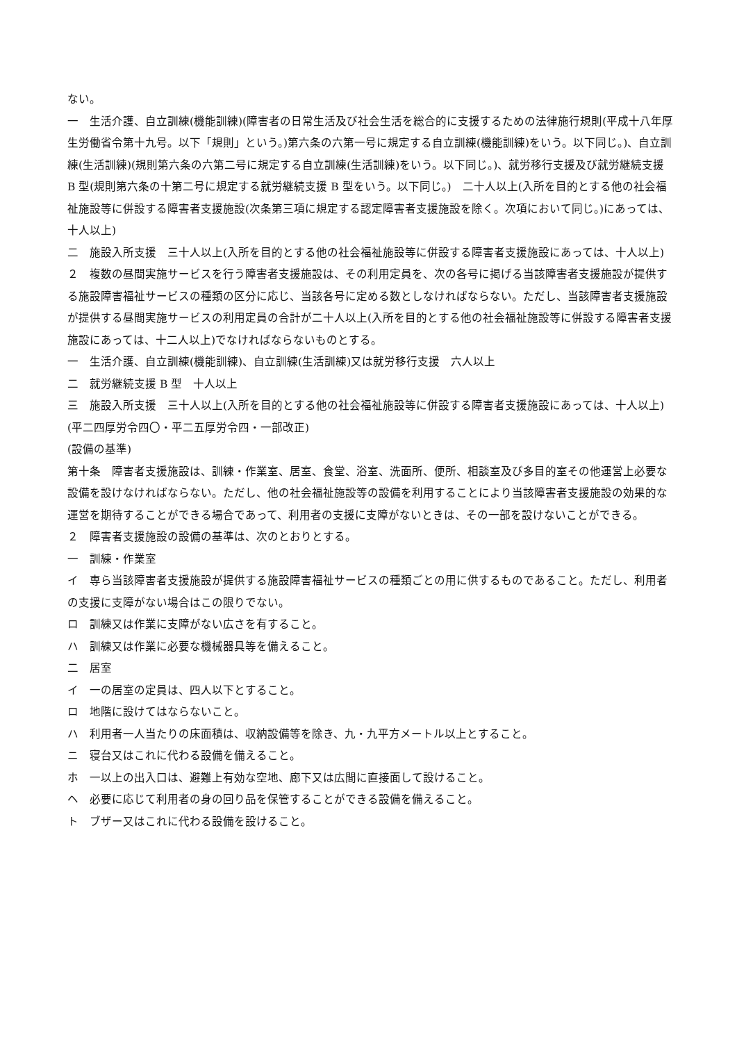ない。
一　生活介護、自立訓練(機能訓練)(障害者の日常生活及び社会生活を総合的に支援するための法律施行規則(平成十八年厚生労働省令第十九号。以下「規則」という。)第六条の六第一号に規定する自立訓練(機能訓練)をいう。以下同じ。)、自立訓練(生活訓練)(規則第六条の六第二号に規定する自立訓練(生活訓練)をいう。以下同じ。)、就労移行支援及び就労継続支援 B 型(規則第六条の十第二号に規定する就労継続支援 B 型をいう。以下同じ。)　二十人以上(入所を目的とする他の社会福祉施設等に併設する障害者支援施設(次条第三項に規定する認定障害者支援施設を除く。次項において同じ。)にあっては、十人以上)
二　施設入所支援　三十人以上(入所を目的とする他の社会福祉施設等に併設する障害者支援施設にあっては、十人以上)
２　複数の昼間実施サービスを行う障害者支援施設は、その利用定員を、次の各号に掲げる当該障害者支援施設が提供する施設障害福祉サービスの種類の区分に応じ、当該各号に定める数としなければならない。ただし、当該障害者支援施設が提供する昼間実施サービスの利用定員の合計が二十人以上(入所を目的とする他の社会福祉施設等に併設する障害者支援施設にあっては、十二人以上)でなければならないものとする。
一　生活介護、自立訓練(機能訓練)、自立訓練(生活訓練)又は就労移行支援　六人以上
二　就労継続支援 B 型　十人以上
三　施設入所支援　三十人以上(入所を目的とする他の社会福祉施設等に併設する障害者支援施設にあっては、十人以上)
(平二四厚労令四〇・平二五厚労令四・一部改正)
(設備の基準)
第十条　障害者支援施設は、訓練・作業室、居室、食堂、浴室、洗面所、便所、相談室及び多目的室その他運営上必要な設備を設けなければならない。ただし、他の社会福祉施設等の設備を利用することにより当該障害者支援施設の効果的な運営を期待することができる場合であって、利用者の支援に支障がないときは、その一部を設けないことができる。
２　障害者支援施設の設備の基準は、次のとおりとする。
一　訓練・作業室
イ　専ら当該障害者支援施設が提供する施設障害福祉サービスの種類ごとの用に供するものであること。ただし、利用者の支援に支障がない場合はこの限りでない。
ロ　訓練又は作業に支障がない広さを有すること。
ハ　訓練又は作業に必要な機械器具等を備えること。
二　居室
イ　一の居室の定員は、四人以下とすること。
ロ　地階に設けてはならないこと。
ハ　利用者一人当たりの床面積は、収納設備等を除き、九・九平方メートル以上とすること。
ニ　寝台又はこれに代わる設備を備えること。
ホ　一以上の出入口は、避難上有効な空地、廊下又は広間に直接面して設けること。
ヘ　必要に応じて利用者の身の回り品を保管することができる設備を備えること。
ト　ブザー又はこれに代わる設備を設けること。